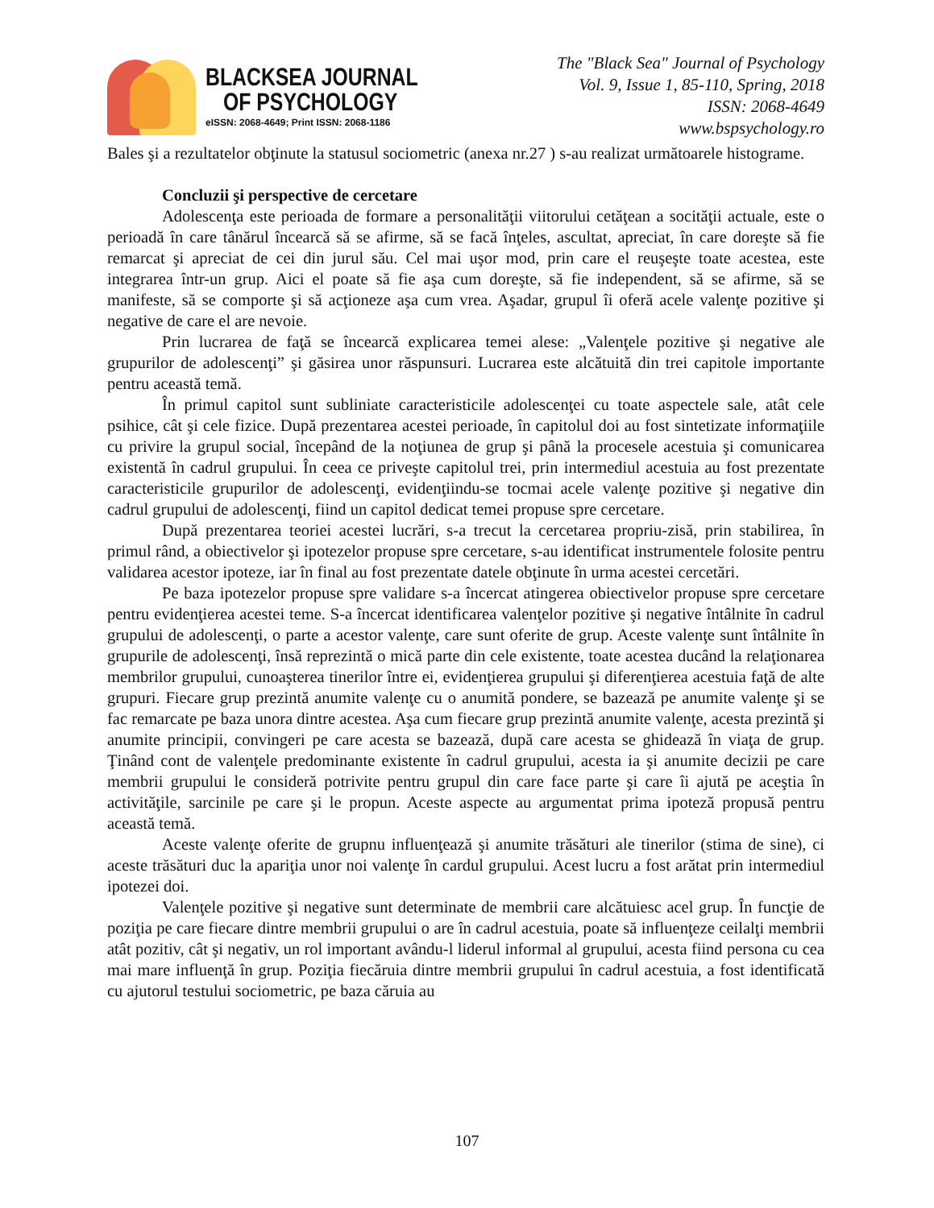BLACKSEA JOURNAL
OF PSYCHOLOGY
eISSN: 2068-4649; Print ISSN: 2068-1186
The "Black Sea" Journal of Psychology
Vol. 9, Issue 1, 85-110, Spring, 2018
ISSN: 2068-4649
www.bspsychology.ro
Bales şi a rezultatelor obţinute la statusul sociometric (anexa nr.27 ) s-au realizat următoarele histograme.
Concluzii şi perspective de cercetare
Adolescenţa este perioada de formare a personalităţii viitorului cetăţean a socităţii actuale, este o perioadă în care tânărul încearcă să se afirme, să se facă înţeles, ascultat, apreciat, în care doreşte să fie remarcat şi apreciat de cei din jurul său. Cel mai uşor mod, prin care el reuşeşte toate acestea, este integrarea într-un grup. Aici el poate să fie aşa cum doreşte, să fie independent, să se afirme, să se manifeste, să se comporte şi să acţioneze aşa cum vrea. Aşadar, grupul îi oferă acele valenţe pozitive şi negative de care el are nevoie.
Prin lucrarea de faţă se încearcă explicarea temei alese: „Valenţele pozitive şi negative ale grupurilor de adolescenţi” şi găsirea unor răspunsuri. Lucrarea este alcătuită din trei capitole importante pentru această temă.
În primul capitol sunt subliniate caracteristicile adolescenţei cu toate aspectele sale, atât cele psihice, cât şi cele fizice. După prezentarea acestei perioade, în capitolul doi au fost sintetizate informaţiile cu privire la grupul social, începând de la noţiunea de grup şi până la procesele acestuia şi comunicarea existentă în cadrul grupului. În ceea ce priveşte capitolul trei, prin intermediul acestuia au fost prezentate caracteristicile grupurilor de adolescenţi, evidenţiindu-se tocmai acele valenţe pozitive şi negative din cadrul grupului de adolescenţi, fiind un capitol dedicat temei propuse spre cercetare.
După prezentarea teoriei acestei lucrări, s-a trecut la cercetarea propriu-zisă, prin stabilirea, în primul rând, a obiectivelor şi ipotezelor propuse spre cercetare, s-au identificat instrumentele folosite pentru validarea acestor ipoteze, iar în final au fost prezentate datele obţinute în urma acestei cercetări.
Pe baza ipotezelor propuse spre validare s-a încercat atingerea obiectivelor propuse spre cercetare pentru evidenţierea acestei teme. S-a încercat identificarea valenţelor pozitive şi negative întâlnite în cadrul grupului de adolescenţi, o parte a acestor valenţe, care sunt oferite de grup. Aceste valenţe sunt întâlnite în grupurile de adolescenţi, însă reprezintă o mică parte din cele existente, toate acestea ducând la relaţionarea membrilor grupului, cunoaşterea tinerilor între ei, evidenţierea grupului şi diferenţierea acestuia faţă de alte grupuri. Fiecare grup prezintă anumite valenţe cu o anumită pondere, se bazează pe anumite valenţe şi se fac remarcate pe baza unora dintre acestea. Aşa cum fiecare grup prezintă anumite valenţe, acesta prezintă şi anumite principii, convingeri pe care acesta se bazează, după care acesta se ghidează în viaţa de grup. Ţinând cont de valenţele predominante existente în cadrul grupului, acesta ia şi anumite decizii pe care membrii grupului le consideră potrivite pentru grupul din care face parte şi care îi ajută pe aceştia în activităţile, sarcinile pe care şi le propun. Aceste aspecte au argumentat prima ipoteză propusă pentru această temă.
Aceste valenţe oferite de grupnu influenţează şi anumite trăsături ale tinerilor (stima de sine), ci aceste trăsături duc la apariţia unor noi valenţe în cardul grupului. Acest lucru a fost arătat prin intermediul ipotezei doi.
Valenţele pozitive şi negative sunt determinate de membrii care alcătuiesc acel grup. În funcţie de poziţia pe care fiecare dintre membrii grupului o are în cadrul acestuia, poate să influenţeze ceilalţi membrii atât pozitiv, cât şi negativ, un rol important avându-l liderul informal al grupului, acesta fiind persona cu cea mai mare influenţă în grup. Poziţia fiecăruia dintre membrii grupului în cadrul acestuia, a fost identificată cu ajutorul testului sociometric, pe baza căruia au
107